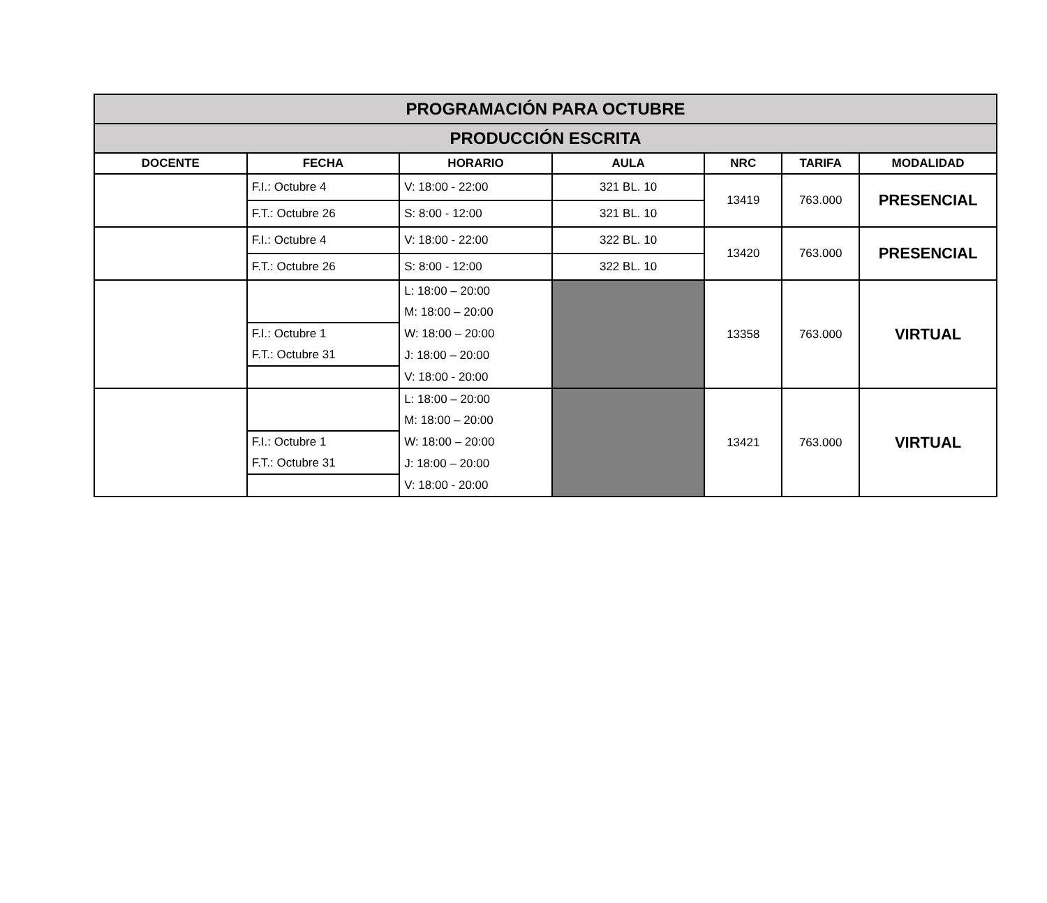| PROGRAMACIÓN PARA OCTUBRE | | | | | | |
| PRODUCCIÓN ESCRITA | | | | | | |
| DOCENTE | FECHA | HORARIO | AULA | NRC | TARIFA | MODALIDAD |
| | F.I.: Octubre 4 | V: 18:00 - 22:00 | 321 BL. 10 | 13419 | 763.000 | PRESENCIAL |
| | F.T.: Octubre 26 | S: 8:00 - 12:00 | 321 BL. 10 | | | |
| | F.I.: Octubre 4 | V: 18:00 - 22:00 | 322 BL. 10 | 13420 | 763.000 | PRESENCIAL |
| | F.T.: Octubre 26 | S: 8:00 - 12:00 | 322 BL. 10 | | | |
| | | L: 18:00 – 20:00 | | 13358 | 763.000 | VIRTUAL |
| | | M: 18:00 – 20:00 | | | | |
| | F.I.: Octubre 1 | W: 18:00 – 20:00 | | | | |
| | F.T.: Octubre 31 | J: 18:00 – 20:00 | | | | |
| | | V: 18:00 - 20:00 | | | | |
| | | L: 18:00 – 20:00 | | 13421 | 763.000 | VIRTUAL |
| | | M: 18:00 – 20:00 | | | | |
| | F.I.: Octubre 1 | W: 18:00 – 20:00 | | | | |
| | F.T.: Octubre 31 | J: 18:00 – 20:00 | | | | |
| | | V: 18:00 - 20:00 | | | | |